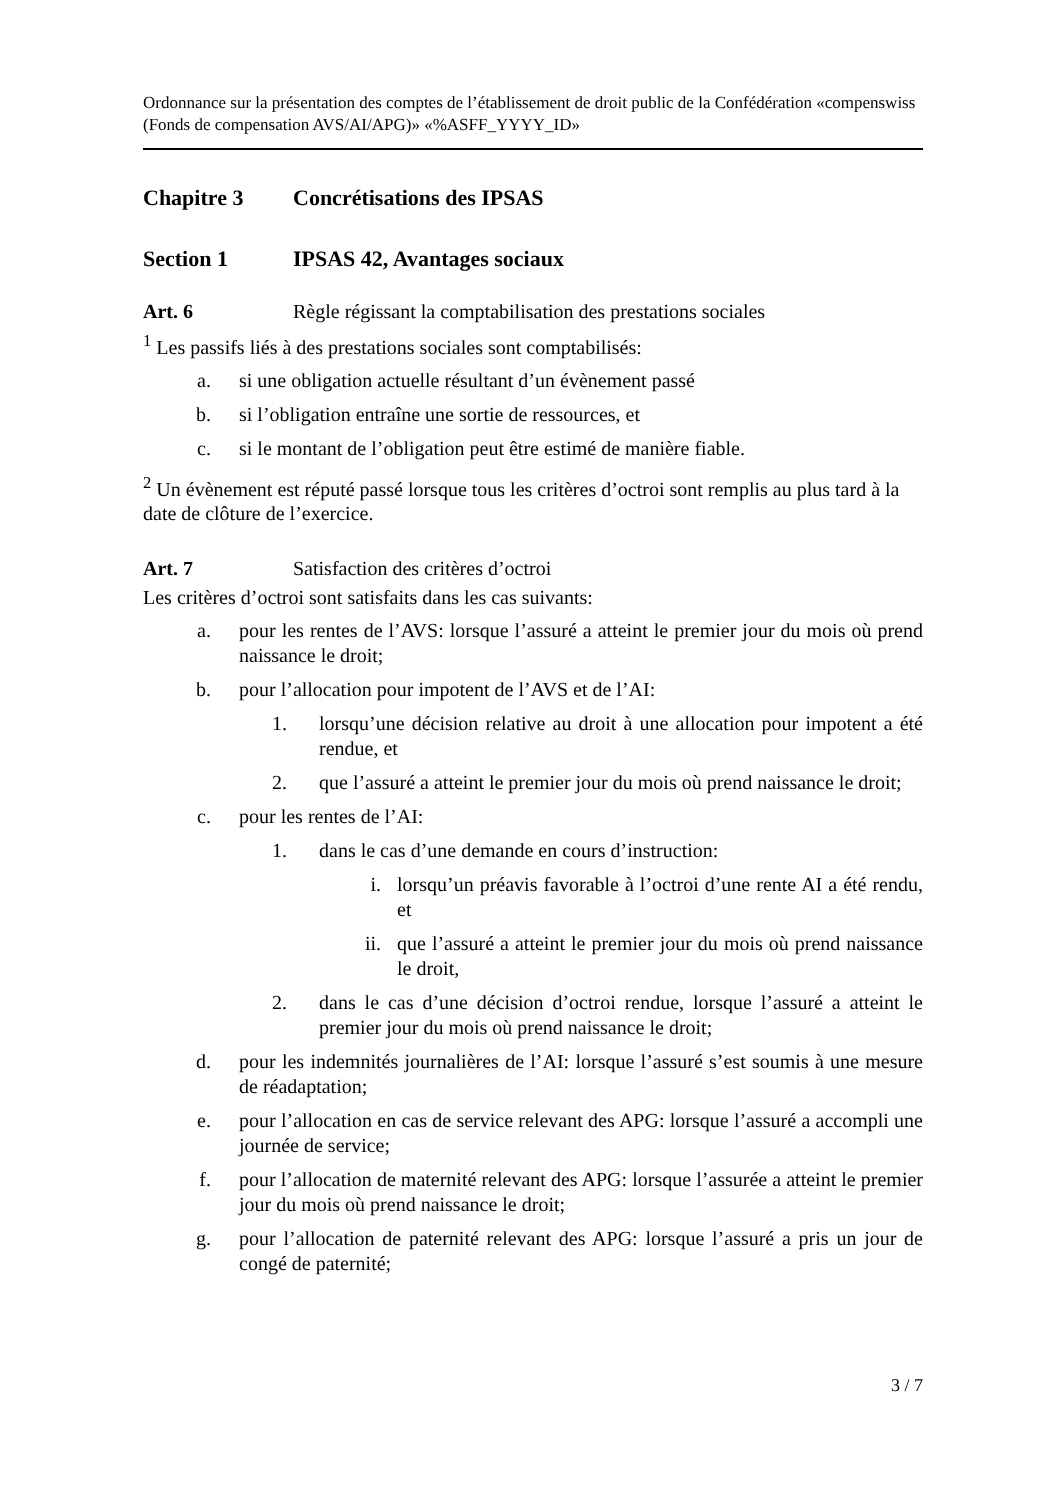Ordonnance sur la présentation des comptes de l’établissement de droit public de la Confédération «compenswiss (Fonds de compensation AVS/AI/APG)» «%ASFF_YYYY_ID»
Chapitre 3 Concrétisations des IPSAS
Section 1 IPSAS 42, Avantages sociaux
Art. 6 Règle régissant la comptabilisation des prestations sociales
<sup>1</sup> Les passifs liés à des prestations sociales sont comptabilisés:
a. si une obligation actuelle résultant d’un évènement passé
b. si l’obligation entraîne une sortie de ressources, et
c. si le montant de l’obligation peut être estimé de manière fiable.
<sup>2</sup> Un évènement est réputé passé lorsque tous les critères d’octroi sont remplis au plus tard à la date de clôture de l’exercice.
Art. 7 Satisfaction des critères d’octroi
Les critères d’octroi sont satisfaits dans les cas suivants:
a. pour les rentes de l’AVS: lorsque l’assuré a atteint le premier jour du mois où prend naissance le droit;
b. pour l’allocation pour impotent de l’AVS et de l’AI:
1. lorsqu’une décision relative au droit à une allocation pour impotent a été rendue, et
2. que l’assuré a atteint le premier jour du mois où prend naissance le droit;
c. pour les rentes de l’AI:
1. dans le cas d’une demande en cours d’instruction:
i. lorsqu’un préavis favorable à l’octroi d’une rente AI a été rendu, et
ii. que l’assuré a atteint le premier jour du mois où prend naissance le droit,
2. dans le cas d’une décision d’octroi rendue, lorsque l’assuré a atteint le premier jour du mois où prend naissance le droit;
d. pour les indemnités journalières de l’AI: lorsque l’assuré s’est soumis à une mesure de réadaptation;
e. pour l’allocation en cas de service relevant des APG: lorsque l’assuré a accompli une journée de service;
f. pour l’allocation de maternité relevant des APG: lorsque l’assurée a atteint le premier jour du mois où prend naissance le droit;
g. pour l’allocation de paternité relevant des APG: lorsque l’assuré a pris un jour de congé de paternité;
3 / 7